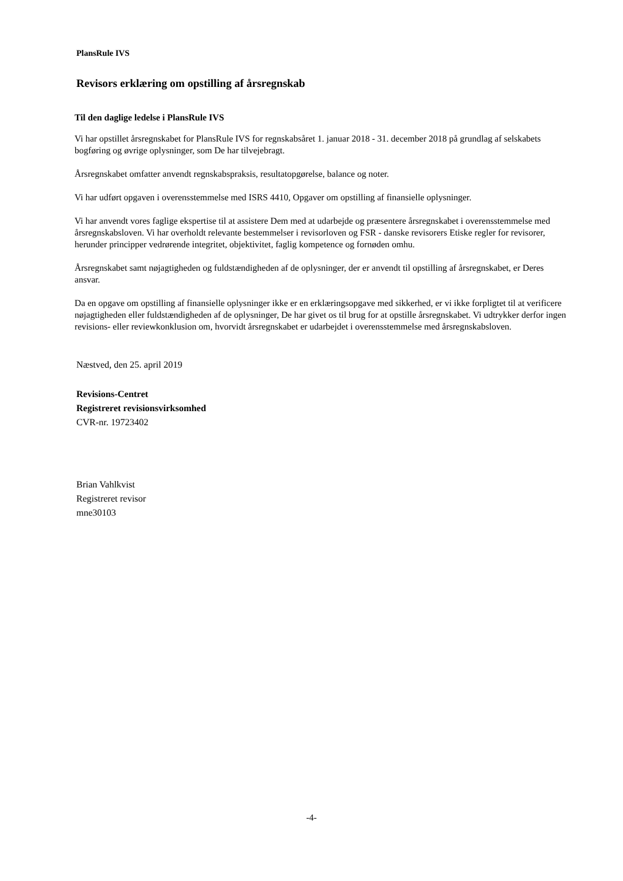PlansRule IVS
Revisors erklæring om opstilling af årsregnskab
Til den daglige ledelse i PlansRule IVS
Vi har opstillet årsregnskabet for PlansRule IVS for regnskabsåret 1. januar 2018 - 31. december 2018 på grundlag af selskabets bogføring og øvrige oplysninger, som De har tilvejebragt.
Årsregnskabet omfatter anvendt regnskabspraksis, resultatopgørelse, balance og noter.
Vi har udført opgaven i overensstemmelse med ISRS 4410, Opgaver om opstilling af finansielle oplysninger.
Vi har anvendt vores faglige ekspertise til at assistere Dem med at udarbejde og præsentere årsregnskabet i overensstemmelse med årsregnskabsloven. Vi har overholdt relevante bestemmelser i revisorloven og FSR - danske revisorers Etiske regler for revisorer, herunder principper vedrørende integritet, objektivitet, faglig kompetence og fornøden omhu.
Årsregnskabet samt nøjagtigheden og fuldstændigheden af de oplysninger, der er anvendt til opstilling af årsregnskabet, er Deres ansvar.
Da en opgave om opstilling af finansielle oplysninger ikke er en erklæringsopgave med sikkerhed, er vi ikke forpligtet til at verificere nøjagtigheden eller fuldstændigheden af de oplysninger, De har givet os til brug for at opstille årsregnskabet. Vi udtrykker derfor ingen revisions- eller reviewkonklusion om, hvorvidt årsregnskabet er udarbejdet i overensstemmelse med årsregnskabsloven.
Næstved, den 25. april 2019
Revisions-Centret
Registreret revisionsvirksomhed
CVR-nr. 19723402
Brian Vahlkvist
Registreret revisor
mne30103
-4-